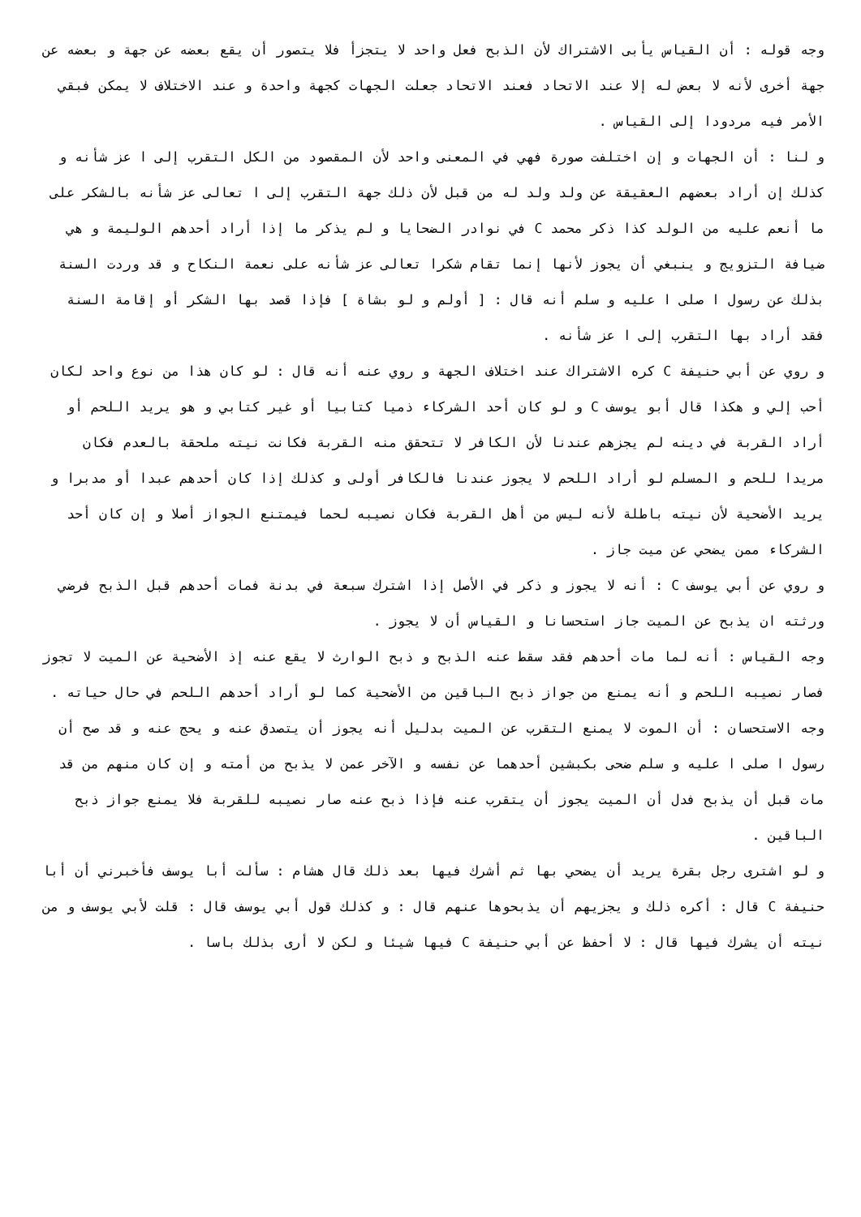وجه قوله : أن القياس يأبى الاشتراك لأن الذبح فعل واحد لا يتجزأ فلا يتصور أن يقع بعضه عن جهة و بعضه عن جهة أخرى لأنه لا بعض له إلا عند الاتحاد فعند الاتحاد جعلت الجهات كجهة واحدة و عند الاختلاف لا يمكن فبقي الأمر فيه مردودا إلى القياس .
و لنا : أن الجهات و إن اختلفت صورة فهي في المعنى واحد لأن المقصود من الكل التقرب إلى ا عز شأنه و كذلك إن أراد بعضهم العقيقة عن ولد ولد له من قبل لأن ذلك جهة التقرب إلى ا تعالى عز شأنه بالشكر على ما أنعم عليه من الولد كذا ذكر محمد C في نوادر الضحايا و لم يذكر ما إذا أراد أحدهم الوليمة و هي ضيافة التزويج و ينبغي أن يجوز لأنها إنما تقام شكرا تعالى عز شأنه على نعمة النكاح و قد وردت السنة بذلك عن رسول ا صلى ا عليه و سلم أنه قال : [ أولم و لو بشاة ] فإذا قصد بها الشكر أو إقامة السنة فقد أراد بها التقرب إلى ا عز شأنه .
و روي عن أبي حنيفة C كره الاشتراك عند اختلاف الجهة و روي عنه أنه قال : لو كان هذا من نوع واحد لكان أحب إلي و هكذا قال أبو يوسف C و لو كان أحد الشركاء ذميا كتابيا أو غير كتابي و هو يريد اللحم أو أراد القربة في دينه لم يجزهم عندنا لأن الكافر لا تتحقق منه القربة فكانت نيته ملحقة بالعدم فكان مريدا للحم و المسلم لو أراد اللحم لا يجوز عندنا فالكافر أولى و كذلك إذا كان أحدهم عبدا أو مدبرا و يريد الأضحية لأن نيته باطلة لأنه ليس من أهل القربة فكان نصيبه لحما فيمتنع الجواز أصلا و إن كان أحد الشركاء ممن يضحي عن ميت جاز .
و روي عن أبي يوسف C : أنه لا يجوز و ذكر في الأصل إذا اشترك سبعة في بدنة فمات أحدهم قبل الذبح فرضي ورثته ان يذبح عن الميت جاز استحسانا و القياس أن لا يجوز .
وجه القياس : أنه لما مات أحدهم فقد سقط عنه الذبح و ذبح الوارث لا يقع عنه إذ الأضحية عن الميت لا تجوز فصار نصيبه اللحم و أنه يمنع من جواز ذبح الباقين من الأضحية كما لو أراد أحدهم اللحم في حال حياته .
وجه الاستحسان : أن الموت لا يمنع التقرب عن الميت بدليل أنه يجوز أن يتصدق عنه و يحج عنه و قد صح أن رسول ا صلى ا عليه و سلم ضحى بكبشين أحدهما عن نفسه و الآخر عمن لا يذبح من أمته و إن كان منهم من قد مات قبل أن يذبح فدل أن الميت يجوز أن يتقرب عنه فإذا ذبح عنه صار نصيبه للقربة فلا يمنع جواز ذبح الباقين .
و لو اشترى رجل بقرة يريد أن يضحي بها ثم أشرك فيها بعد ذلك قال هشام : سألت أبا يوسف فأخبرني أن أبا حنيفة C قال : أكره ذلك و يجزيهم أن يذبحوها عنهم قال : و كذلك قول أبي يوسف قال : قلت لأبي يوسف و من نيته أن يشرك فيها قال : لا أحفظ عن أبي حنيفة C فيها شيئا و لكن لا أرى بذلك باسا .